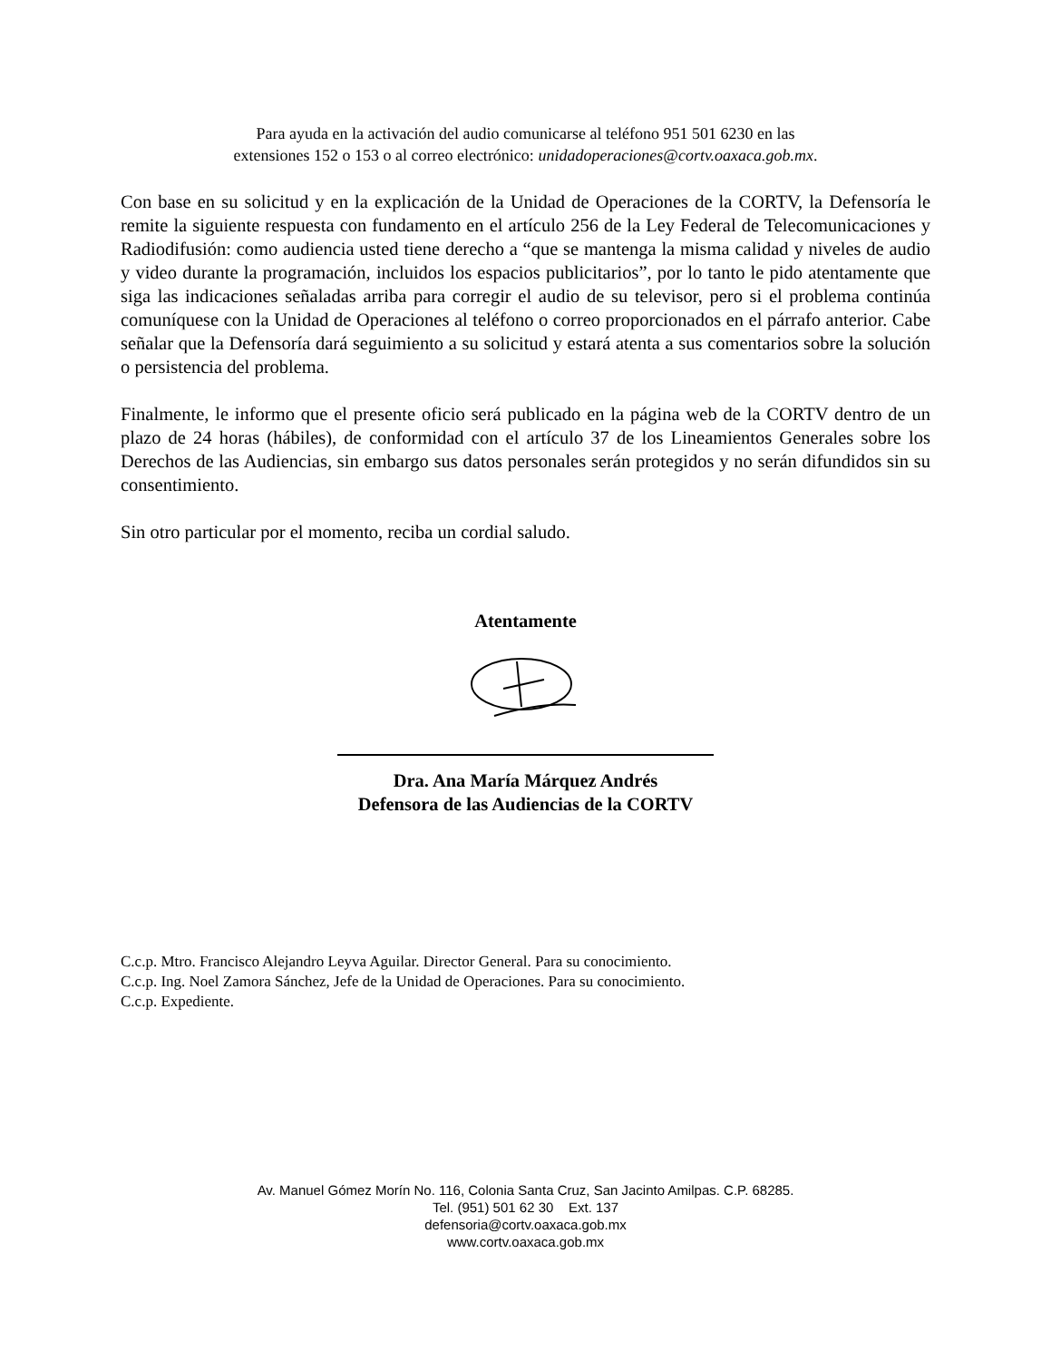Para ayuda en la activación del audio comunicarse al teléfono 951 501 6230 en las
extensiones 152 o 153 o al correo electrónico: unidadoperaciones@cortv.oaxaca.gob.mx.
Con base en su solicitud y en la explicación de la Unidad de Operaciones de la CORTV, la Defensoría le remite la siguiente respuesta con fundamento en el artículo 256 de la Ley Federal de Telecomunicaciones y Radiodifusión: como audiencia usted tiene derecho a “que se mantenga la misma calidad y niveles de audio y video durante la programación, incluidos los espacios publicitarios”, por lo tanto le pido atentamente que siga las indicaciones señaladas arriba para corregir el audio de su televisor, pero si el problema continúa comuníquese con la Unidad de Operaciones al teléfono o correo proporcionados en el párrafo anterior. Cabe señalar que la Defensoría dará seguimiento a su solicitud y estará atenta a sus comentarios sobre la solución o persistencia del problema.
Finalmente, le informo que el presente oficio será publicado en la página web de la CORTV dentro de un plazo de 24 horas (hábiles), de conformidad con el artículo 37 de los Lineamientos Generales sobre los Derechos de las Audiencias, sin embargo sus datos personales serán protegidos y no serán difundidos sin su consentimiento.
Sin otro particular por el momento, reciba un cordial saludo.
Atentamente
Dra. Ana María Márquez Andrés
Defensora de las Audiencias de la CORTV
C.c.p. Mtro. Francisco Alejandro Leyva Aguilar. Director General. Para su conocimiento.
C.c.p. Ing. Noel Zamora Sánchez, Jefe de la Unidad de Operaciones. Para su conocimiento.
C.c.p. Expediente.
Av. Manuel Gómez Morín No. 116, Colonia Santa Cruz, San Jacinto Amilpas. C.P. 68285.
Tel. (951) 501 62 30 Ext. 137
defensoria@cortv.oaxaca.gob.mx
www.cortv.oaxaca.gob.mx